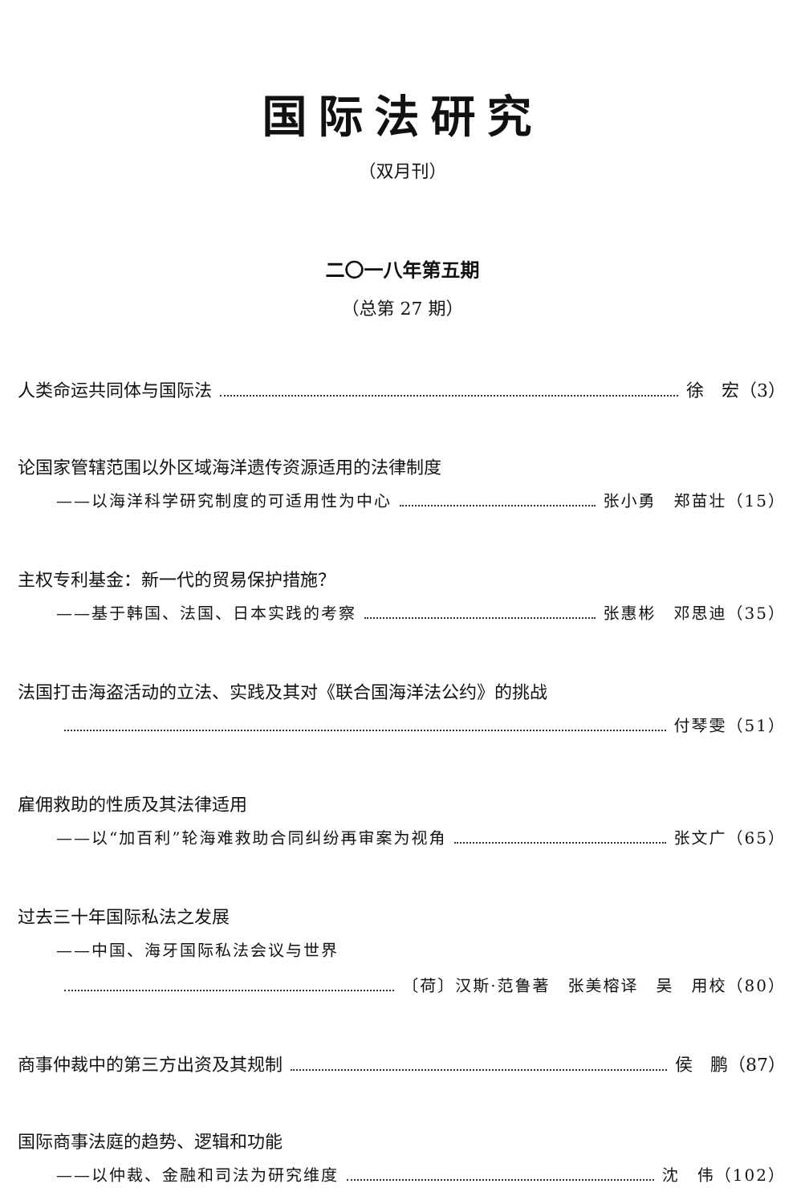国际法研究
（双月刊）
二〇一八年第五期
（总第 27 期）
人类命运共同体与国际法 徐　宏（3）
论国家管辖范围以外区域海洋遗传资源适用的法律制度
——以海洋科学研究制度的可适用性为中心 张小勇　郑苗壮（15）
主权专利基金：新一代的贸易保护措施？
——基于韩国、法国、日本实践的考察 张惠彬　邓思迪（35）
法国打击海盗活动的立法、实践及其对《联合国海洋法公约》的挑战
付琴雯（51）
雇佣救助的性质及其法律适用
——以“加百利”轮海难救助合同纠纷再审案为视角 张文广（65）
过去三十年国际私法之发展
——中国、海牙国际私法会议与世界
〔荷〕汉斯·范鲁著　张美榕译　吴　用校（80）
商事仲裁中的第三方出资及其规制 侯　鹏（87）
国际商事法庭的趋势、逻辑和功能
——以仲裁、金融和司法为研究维度 沈　伟（102）